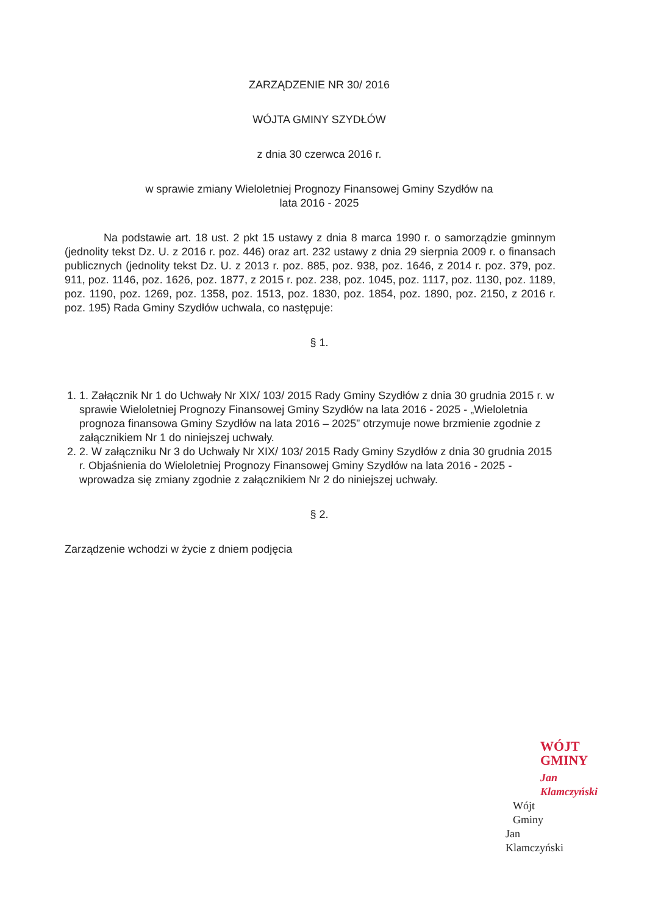ZARZĄDZENIE NR 30/ 2016
WÓJTA GMINY SZYDŁÓW
z dnia 30 czerwca 2016 r.
w sprawie zmiany Wieloletniej Prognozy Finansowej Gminy Szydłów na
lata 2016 - 2025
Na podstawie art. 18 ust. 2 pkt 15 ustawy z dnia 8 marca 1990 r. o samorządzie gminnym (jednolity tekst Dz. U. z 2016 r. poz. 446) oraz art. 232 ustawy z dnia 29 sierpnia 2009 r. o finansach publicznych (jednolity tekst Dz. U. z 2013 r. poz. 885, poz. 938, poz. 1646, z 2014 r. poz. 379, poz. 911, poz. 1146, poz. 1626, poz. 1877, z 2015 r. poz. 238, poz. 1045, poz. 1117, poz. 1130, poz. 1189, poz. 1190, poz. 1269, poz. 1358, poz. 1513, poz. 1830, poz. 1854, poz. 1890, poz. 2150, z 2016 r. poz. 195) Rada Gminy Szydłów uchwala, co następuje:
§ 1.
1. 1. Załącznik Nr 1 do Uchwały Nr XIX/ 103/ 2015 Rady Gminy Szydłów z dnia 30 grudnia 2015 r. w sprawie Wieloletniej Prognozy Finansowej Gminy Szydłów na lata 2016 - 2025 - „Wieloletnia prognoza finansowa Gminy Szydłów na lata 2016 – 2025” otrzymuje nowe brzmienie zgodnie z załącznikiem Nr 1 do niniejszej uchwały.
2. 2. W załączniku Nr 3 do Uchwały Nr XIX/ 103/ 2015 Rady Gminy Szydłów z dnia 30 grudnia 2015 r. Objaśnienia do Wieloletniej Prognozy Finansowej Gminy Szydłów na lata 2016 - 2025 - wprowadza się zmiany zgodnie z załącznikiem Nr 2 do niniejszej uchwały.
§ 2.
Zarządzenie wchodzi w życie z dniem podjęcia
WÓJT GMINY
Jan Klamczyński
Wójt Gminy
Jan Klamczyński